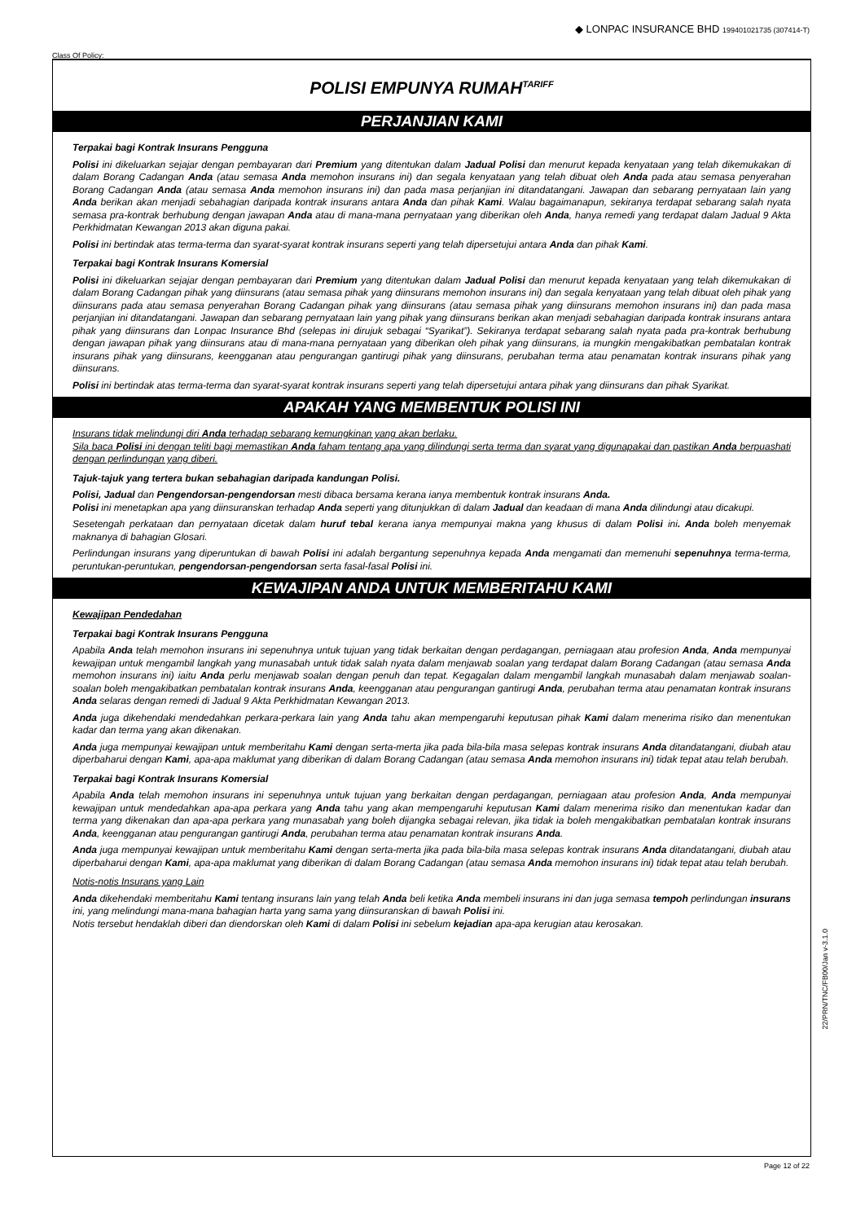Class Of Policy:
◆ LONPAC INSURANCE BHD 199401021735 (307414-T)
POLISI EMPUNYA RUMAH<sup>TARIFF</sup>
PERJANJIAN KAMI
Terpakai bagi Kontrak Insurans Pengguna
Polisi ini dikeluarkan sejajar dengan pembayaran dari Premium yang ditentukan dalam Jadual Polisi dan menurut kepada kenyataan yang telah dikemukakan di dalam Borang Cadangan Anda (atau semasa Anda memohon insurans ini) dan segala kenyataan yang telah dibuat oleh Anda pada atau semasa penyerahan Borang Cadangan Anda (atau semasa Anda memohon insurans ini) dan pada masa perjanjian ini ditandatangani. Jawapan dan sebarang pernyataan lain yang Anda berikan akan menjadi sebahagian daripada kontrak insurans antara Anda dan pihak Kami. Walau bagaimanapun, sekiranya terdapat sebarang salah nyata semasa pra-kontrak berhubung dengan jawapan Anda atau di mana-mana pernyataan yang diberikan oleh Anda, hanya remedi yang terdapat dalam Jadual 9 Akta Perkhidmatan Kewangan 2013 akan diguna pakai.
Polisi ini bertindak atas terma-terma dan syarat-syarat kontrak insurans seperti yang telah dipersetujui antara Anda dan pihak Kami.
Terpakai bagi Kontrak Insurans Komersial
Polisi ini dikeluarkan sejajar dengan pembayaran dari Premium yang ditentukan dalam Jadual Polisi dan menurut kepada kenyataan yang telah dikemukakan di dalam Borang Cadangan pihak yang diinsurans (atau semasa pihak yang diinsurans memohon insurans ini) dan segala kenyataan yang telah dibuat oleh pihak yang diinsurans pada atau semasa penyerahan Borang Cadangan pihak yang diinsurans (atau semasa pihak yang diinsurans memohon insurans ini) dan pada masa perjanjian ini ditandatangani. Jawapan dan sebarang pernyataan lain yang pihak yang diinsurans berikan akan menjadi sebahagian daripada kontrak insurans antara pihak yang diinsurans dan Lonpac Insurance Bhd (selepas ini dirujuk sebagai “Syarikat”). Sekiranya terdapat sebarang salah nyata pada pra-kontrak berhubung dengan jawapan pihak yang diinsurans atau di mana-mana pernyataan yang diberikan oleh pihak yang diinsurans, ia mungkin mengakibatkan pembatalan kontrak insurans pihak yang diinsurans, keengganan atau pengurangan gantirugi pihak yang diinsurans, perubahan terma atau penamatan kontrak insurans pihak yang diinsurans.
Polisi ini bertindak atas terma-terma dan syarat-syarat kontrak insurans seperti yang telah dipersetujui antara pihak yang diinsurans dan pihak Syarikat.
APAKAH YANG MEMBENTUK POLISI INI
Insurans tidak melindungi diri Anda terhadap sebarang kemungkinan yang akan berlaku.
Sila baca Polisi ini dengan teliti bagi memastikan Anda faham tentang apa yang dilindungi serta terma dan syarat yang digunapakai dan pastikan Anda berpuashati dengan perlindungan yang diberi.
Tajuk-tajuk yang tertera bukan sebahagian daripada kandungan Polisi.
Polisi, Jadual dan Pengendorsan-pengendorsan mesti dibaca bersama kerana ianya membentuk kontrak insurans Anda.
Polisi ini menetapkan apa yang diinsuranskan terhadap Anda seperti yang ditunjukkan di dalam Jadual dan keadaan di mana Anda dilindungi atau dicakupi.
Sesetengah perkataan dan pernyataan dicetak dalam huruf tebal kerana ianya mempunyai makna yang khusus di dalam Polisi ini. Anda boleh menyemak maknanya di bahagian Glosari.
Perlindungan insurans yang diperuntukan di bawah Polisi ini adalah bergantung sepenuhnya kepada Anda mengamati dan memenuhi sepenuhnya terma-terma, peruntukan-peruntukan, pengendorsan-pengendorsan serta fasal-fasal Polisi ini.
KEWAJIPAN ANDA UNTUK MEMBERITAHU KAMI
Kewajipan Pendedahan
Terpakai bagi Kontrak Insurans Pengguna
Apabila Anda telah memohon insurans ini sepenuhnya untuk tujuan yang tidak berkaitan dengan perdagangan, perniagaan atau profesion Anda, Anda mempunyai kewajipan untuk mengambil langkah yang munasabah untuk tidak salah nyata dalam menjawab soalan yang terdapat dalam Borang Cadangan (atau semasa Anda memohon insurans ini) iaitu Anda perlu menjawab soalan dengan penuh dan tepat. Kegagalan dalam mengambil langkah munasabah dalam menjawab soalan-soalan boleh mengakibatkan pembatalan kontrak insurans Anda, keengganan atau pengurangan gantirugi Anda, perubahan terma atau penamatan kontrak insurans Anda selaras dengan remedi di Jadual 9 Akta Perkhidmatan Kewangan 2013.
Anda juga dikehendaki mendedahkan perkara-perkara lain yang Anda tahu akan mempengaruhi keputusan pihak Kami dalam menerima risiko dan menentukan kadar dan terma yang akan dikenakan.
Anda juga mempunyai kewajipan untuk memberitahu Kami dengan serta-merta jika pada bila-bila masa selepas kontrak insurans Anda ditandatangani, diubah atau diperbaharui dengan Kami, apa-apa maklumat yang diberikan di dalam Borang Cadangan (atau semasa Anda memohon insurans ini) tidak tepat atau telah berubah.
Terpakai bagi Kontrak Insurans Komersial
Apabila Anda telah memohon insurans ini sepenuhnya untuk tujuan yang berkaitan dengan perdagangan, perniagaan atau profesion Anda, Anda mempunyai kewajipan untuk mendedahkan apa-apa perkara yang Anda tahu yang akan mempengaruhi keputusan Kami dalam menerima risiko dan menentukan kadar dan terma yang dikenakan dan apa-apa perkara yang munasabah yang boleh dijangka sebagai relevan, jika tidak ia boleh mengakibatkan pembatalan kontrak insurans Anda, keengganan atau pengurangan gantirugi Anda, perubahan terma atau penamatan kontrak insurans Anda.
Anda juga mempunyai kewajipan untuk memberitahu Kami dengan serta-merta jika pada bila-bila masa selepas kontrak insurans Anda ditandatangani, diubah atau diperbaharui dengan Kami, apa-apa maklumat yang diberikan di dalam Borang Cadangan (atau semasa Anda memohon insurans ini) tidak tepat atau telah berubah.
Notis-notis Insurans yang Lain
Anda dikehendaki memberitahu Kami tentang insurans lain yang telah Anda beli ketika Anda membeli insurans ini dan juga semasa tempoh perlindungan insurans ini, yang melindungi mana-mana bahagian harta yang sama yang diinsuranskan di bawah Polisi ini.
Notis tersebut hendaklah diberi dan diendorskan oleh Kami di dalam Polisi ini sebelum kejadian apa-apa kerugian atau kerosakan.
Page 12 of 22
22/PRN/TNC/FB00/Jan v-3.1.0